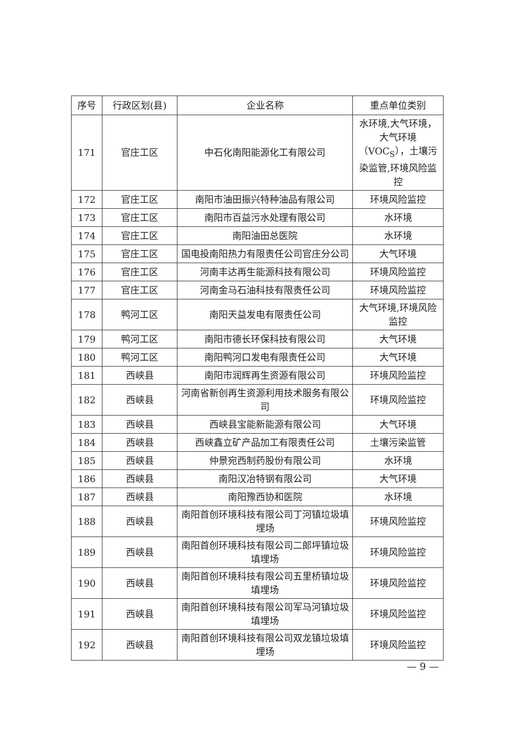| 序号 | 行政区划(县) | 企业名称 | 重点单位类别 |
| --- | --- | --- | --- |
| 171 | 官庄工区 | 中石化南阳能源化工有限公司 | 水环境,大气环境，大气环境（VOC<sub>S</sub>），土壤污染监管,环境风险监控 |
| 172 | 官庄工区 | 南阳市油田振兴特种油品有限公司 | 环境风险监控 |
| 173 | 官庄工区 | 南阳市百益污水处理有限公司 | 水环境 |
| 174 | 官庄工区 | 南阳油田总医院 | 水环境 |
| 175 | 官庄工区 | 国电投南阳热力有限责任公司官庄分公司 | 大气环境 |
| 176 | 官庄工区 | 河南丰达再生能源科技有限公司 | 环境风险监控 |
| 177 | 官庄工区 | 河南金马石油科技有限责任公司 | 环境风险监控 |
| 178 | 鸭河工区 | 南阳天益发电有限责任公司 | 大气环境,环境风险监控 |
| 179 | 鸭河工区 | 南阳市德长环保科技有限公司 | 大气环境 |
| 180 | 鸭河工区 | 南阳鸭河口发电有限责任公司 | 大气环境 |
| 181 | 西峡县 | 南阳市润辉再生资源有限公司 | 环境风险监控 |
| 182 | 西峡县 | 河南省新创再生资源利用技术服务有限公司 | 环境风险监控 |
| 183 | 西峡县 | 西峡县宝能新能源有限公司 | 大气环境 |
| 184 | 西峡县 | 西峡鑫立矿产品加工有限责任公司 | 土壤污染监管 |
| 185 | 西峡县 | 仲景宛西制药股份有限公司 | 水环境 |
| 186 | 西峡县 | 南阳汉冶特钢有限公司 | 大气环境 |
| 187 | 西峡县 | 南阳豫西协和医院 | 水环境 |
| 188 | 西峡县 | 南阳首创环境科技有限公司丁河镇垃圾填埋场 | 环境风险监控 |
| 189 | 西峡县 | 南阳首创环境科技有限公司二郎坪镇垃圾填埋场 | 环境风险监控 |
| 190 | 西峡县 | 南阳首创环境科技有限公司五里桥镇垃圾填埋场 | 环境风险监控 |
| 191 | 西峡县 | 南阳首创环境科技有限公司军马河镇垃圾填埋场 | 环境风险监控 |
| 192 | 西峡县 | 南阳首创环境科技有限公司双龙镇垃圾填埋场 | 环境风险监控 |
— 9 —